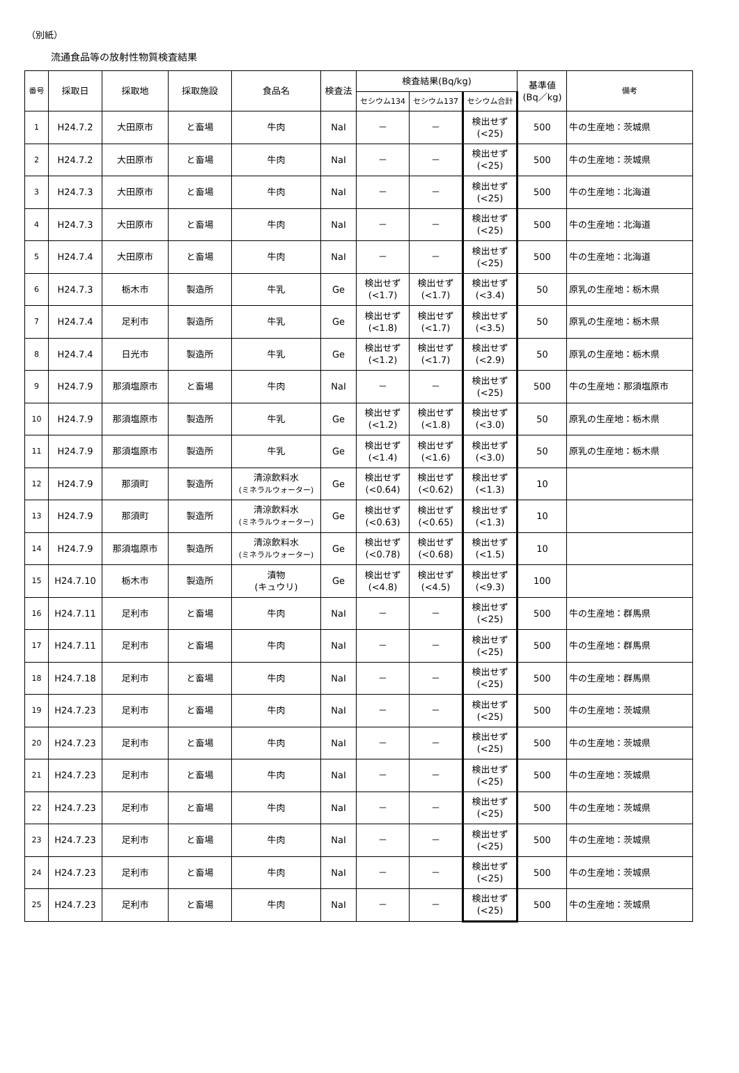（別紙）
流通食品等の放射性物質検査結果
| 番号 | 採取日 | 採取地 | 採取施設 | 食品名 | 検査法 | 検査結果(Bq/kg) | | | 基準値 (Bq／kg) | 備考 |
| --- | --- | --- | --- | --- | --- | --- | --- | --- | --- | --- |
| | | | | | | セシウム134 | セシウム137 | セシウム合計 | | |
| 1 | H24.7.2 | 大田原市 | と畜場 | 牛肉 | NaI | － | － | 検出せず (<25) | 500 | 牛の生産地：茨城県 |
| 2 | H24.7.2 | 大田原市 | と畜場 | 牛肉 | NaI | － | － | 検出せず (<25) | 500 | 牛の生産地：茨城県 |
| 3 | H24.7.3 | 大田原市 | と畜場 | 牛肉 | NaI | － | － | 検出せず (<25) | 500 | 牛の生産地：北海道 |
| 4 | H24.7.3 | 大田原市 | と畜場 | 牛肉 | NaI | － | － | 検出せず (<25) | 500 | 牛の生産地：北海道 |
| 5 | H24.7.4 | 大田原市 | と畜場 | 牛肉 | NaI | － | － | 検出せず (<25) | 500 | 牛の生産地：北海道 |
| 6 | H24.7.3 | 栃木市 | 製造所 | 牛乳 | Ge | 検出せず (<1.7) | 検出せず (<1.7) | 検出せず (<3.4) | 50 | 原乳の生産地：栃木県 |
| 7 | H24.7.4 | 足利市 | 製造所 | 牛乳 | Ge | 検出せず (<1.8) | 検出せず (<1.7) | 検出せず (<3.5) | 50 | 原乳の生産地：栃木県 |
| 8 | H24.7.4 | 日光市 | 製造所 | 牛乳 | Ge | 検出せず (<1.2) | 検出せず (<1.7) | 検出せず (<2.9) | 50 | 原乳の生産地：栃木県 |
| 9 | H24.7.9 | 那須塩原市 | と畜場 | 牛肉 | NaI | － | － | 検出せず (<25) | 500 | 牛の生産地：那須塩原市 |
| 10 | H24.7.9 | 那須塩原市 | 製造所 | 牛乳 | Ge | 検出せず (<1.2) | 検出せず (<1.8) | 検出せず (<3.0) | 50 | 原乳の生産地：栃木県 |
| 11 | H24.7.9 | 那須塩原市 | 製造所 | 牛乳 | Ge | 検出せず (<1.4) | 検出せず (<1.6) | 検出せず (<3.0) | 50 | 原乳の生産地：栃木県 |
| 12 | H24.7.9 | 那須町 | 製造所 | 清涼飲料水 (ミネラルウォーター) | Ge | 検出せず (<0.64) | 検出せず (<0.62) | 検出せず (<1.3) | 10 | |
| 13 | H24.7.9 | 那須町 | 製造所 | 清涼飲料水 (ミネラルウォーター) | Ge | 検出せず (<0.63) | 検出せず (<0.65) | 検出せず (<1.3) | 10 | |
| 14 | H24.7.9 | 那須塩原市 | 製造所 | 清涼飲料水 (ミネラルウォーター) | Ge | 検出せず (<0.78) | 検出せず (<0.68) | 検出せず (<1.5) | 10 | |
| 15 | H24.7.10 | 栃木市 | 製造所 | 漬物 (キュウリ) | Ge | 検出せず (<4.8) | 検出せず (<4.5) | 検出せず (<9.3) | 100 | |
| 16 | H24.7.11 | 足利市 | と畜場 | 牛肉 | NaI | － | － | 検出せず (<25) | 500 | 牛の生産地：群馬県 |
| 17 | H24.7.11 | 足利市 | と畜場 | 牛肉 | NaI | － | － | 検出せず (<25) | 500 | 牛の生産地：群馬県 |
| 18 | H24.7.18 | 足利市 | と畜場 | 牛肉 | NaI | － | － | 検出せず (<25) | 500 | 牛の生産地：群馬県 |
| 19 | H24.7.23 | 足利市 | と畜場 | 牛肉 | NaI | － | － | 検出せず (<25) | 500 | 牛の生産地：茨城県 |
| 20 | H24.7.23 | 足利市 | と畜場 | 牛肉 | NaI | － | － | 検出せず (<25) | 500 | 牛の生産地：茨城県 |
| 21 | H24.7.23 | 足利市 | と畜場 | 牛肉 | NaI | － | － | 検出せず (<25) | 500 | 牛の生産地：茨城県 |
| 22 | H24.7.23 | 足利市 | と畜場 | 牛肉 | NaI | － | － | 検出せず (<25) | 500 | 牛の生産地：茨城県 |
| 23 | H24.7.23 | 足利市 | と畜場 | 牛肉 | NaI | － | － | 検出せず (<25) | 500 | 牛の生産地：茨城県 |
| 24 | H24.7.23 | 足利市 | と畜場 | 牛肉 | NaI | － | － | 検出せず (<25) | 500 | 牛の生産地：茨城県 |
| 25 | H24.7.23 | 足利市 | と畜場 | 牛肉 | NaI | － | － | 検出せず (<25) | 500 | 牛の生産地：茨城県 |